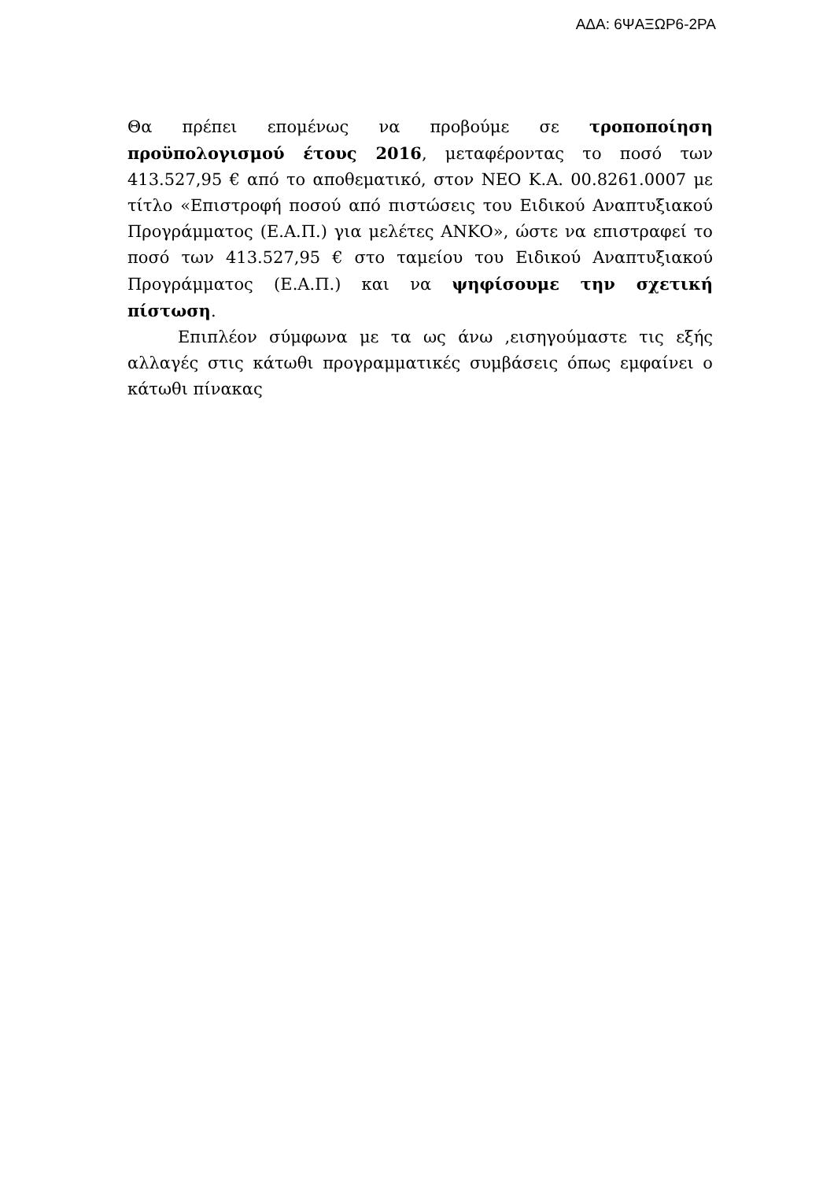ΑΔΑ: 6ΨΑΞΩΡ6-2ΡΑ
Θα πρέπει επομένως να προβούμε σε τροποποίηση προϋπολογισμού έτους 2016, μεταφέροντας το ποσό των 413.527,95 € από το αποθεματικό, στον ΝΕΟ Κ.Α. 00.8261.0007 με τίτλο «Επιστροφή ποσού από πιστώσεις του Ειδικού Αναπτυξιακού Προγράμματος (Ε.Α.Π.) για μελέτες ΑΝΚΟ», ώστε να επιστραφεί το ποσό των 413.527,95 € στο ταμείου του Ειδικού Αναπτυξιακού Προγράμματος (Ε.Α.Π.) και να ψηφίσουμε την σχετική πίστωση.
Επιπλέον σύμφωνα με τα ως άνω ,εισηγούμαστε τις εξής αλλαγές στις κάτωθι προγραμματικές συμβάσεις όπως εμφαίνει ο κάτωθι πίνακας